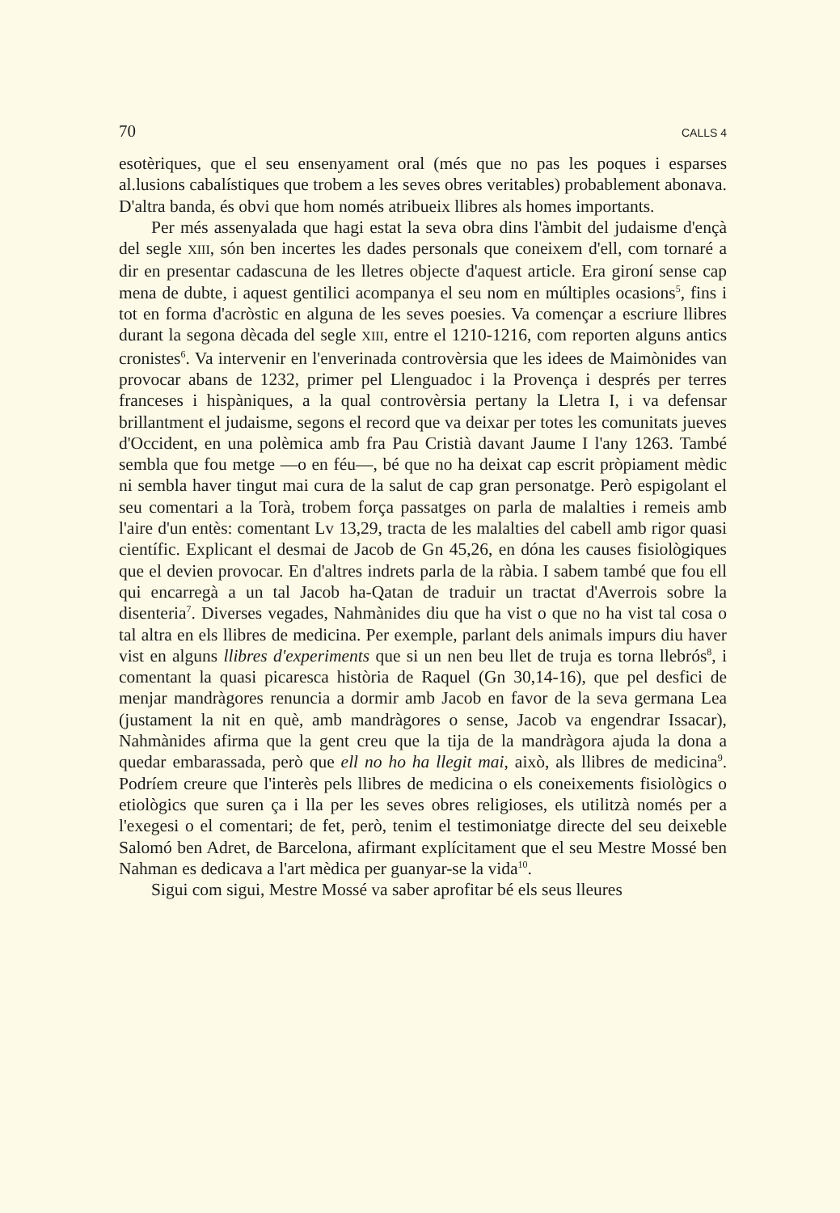70 CALLS 4
esotèriques, que el seu ensenyament oral (més que no pas les poques i esparses al.lusions cabalístiques que trobem a les seves obres veritables) probablement abonava. D'altra banda, és obvi que hom només atribueix llibres als homes importants.
Per més assenyalada que hagi estat la seva obra dins l'àmbit del judaisme d'ençà del segle XIII, són ben incertes les dades personals que coneixem d'ell, com tornaré a dir en presentar cadascuna de les lletres objecte d'aquest article. Era gironí sense cap mena de dubte, i aquest gentilici acompanya el seu nom en múltiples ocasions<sup>5</sup>, fins i tot en forma d'acròstic en alguna de les seves poesies. Va començar a escriure llibres durant la segona dècada del segle XIII, entre el 1210-1216, com reporten alguns antics cronistes<sup>6</sup>. Va intervenir en l'enverinada controvèrsia que les idees de Maimònides van provocar abans de 1232, primer pel Llenguadoc i la Provença i després per terres franceses i hispàniques, a la qual controvèrsia pertany la Lletra I, i va defensar brillantment el judaisme, segons el record que va deixar per totes les comunitats jueves d'Occident, en una polèmica amb fra Pau Cristià davant Jaume I l'any 1263. També sembla que fou metge —o en féu—, bé que no ha deixat cap escrit pròpiament mèdic ni sembla haver tingut mai cura de la salut de cap gran personatge. Però espigolant el seu comentari a la Torà, trobem força passatges on parla de malalties i remeis amb l'aire d'un entès: comentant Lv 13,29, tracta de les malalties del cabell amb rigor quasi científic. Explicant el desmai de Jacob de Gn 45,26, en dóna les causes fisiològiques que el devien provocar. En d'altres indrets parla de la ràbia. I sabem també que fou ell qui encarregà a un tal Jacob ha-Qatan de traduir un tractat d'Averrois sobre la disenteria<sup>7</sup>. Diverses vegades, Nahmànides diu que ha vist o que no ha vist tal cosa o tal altra en els llibres de medicina. Per exemple, parlant dels animals impurs diu haver vist en alguns llibres d'experiments que si un nen beu llet de truja es torna llebrós<sup>8</sup>, i comentant la quasi picaresca història de Raquel (Gn 30,14-16), que pel desfici de menjar mandràgores renuncia a dormir amb Jacob en favor de la seva germana Lea (justament la nit en què, amb mandràgores o sense, Jacob va engendrar Issacar), Nahmànides afirma que la gent creu que la tija de la mandràgora ajuda la dona a quedar embarassada, però que ell no ho ha llegit mai, això, als llibres de medicina<sup>9</sup>. Podríem creure que l'interès pels llibres de medicina o els coneixements fisiològics o etiològics que suren ça i lla per les seves obres religioses, els utilitzà només per a l'exegesi o el comentari; de fet, però, tenim el testimoniatge directe del seu deixeble Salomó ben Adret, de Barcelona, afirmant explícitament que el seu Mestre Mossé ben Nahman es dedicava a l'art mèdica per guanyar-se la vida<sup>10</sup>.
Sigui com sigui, Mestre Mossé va saber aprofitar bé els seus lleures